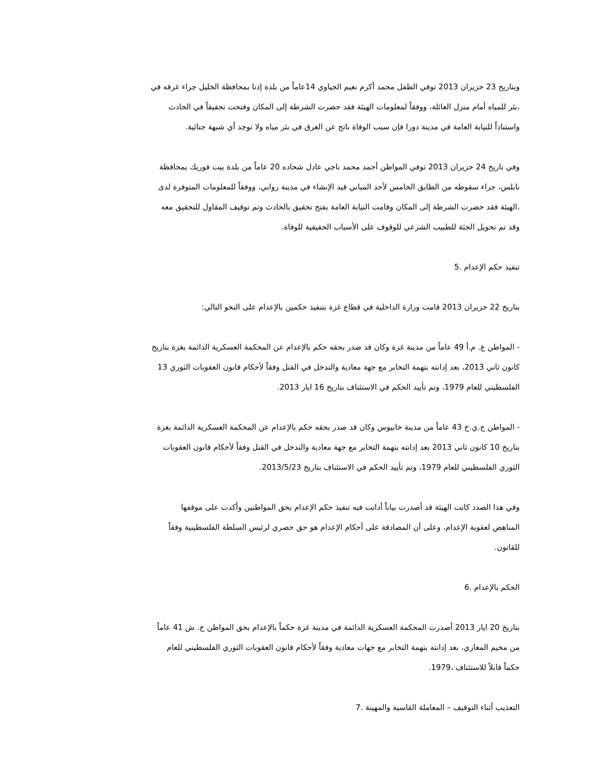وبتاريخ 23 حزيران 2013 توفي الطفل محمد أكرم نعيم الجياوي 14عاماً من بلدة إذنا بمحافظة الخليل جراء غرقه في
بئر للمياه أمام منزل العائلة، ووفقاً لمعلومات الهيئة فقد حضرت الشرطة إلى المكان وفتحت تحقيقاً في الحادث،
.واستناداً للنيابة العامة في مدينة دورا فإن سبب الوفاة ناتج عن الغرق في بئر مياه ولا توجد أي شبهة جنائية
وفي تاريخ 24 حزيران 2013 توفي المواطن أحمد محمد ناجي عادل شحاده 20 عاماً من بلدة بيت فوريك بمحافظة
نابلس، جراء سقوطه من الطابق الخامس لأحد المباني قيد الإنشاء في مدينة روابي، ووفقاً للمعلومات المتوفرة لدى
الهيئة فقد حضرت الشرطة إلى المكان وقامت النيابة العامة بفتح تحقيق بالحادث وتم توقيف المقاول للتحقيق معه،
.وقد تم تحويل الجثة للطبيب الشرعي للوقوف على الأسباب الحقيقية للوفاة
تنفيذ حكم الإعدام .5
:بتاريخ 22 حزيران 2013 قامت وزارة الداخلية في قطاع غزة بتنفيذ حكمين بالإعدام على النحو التالي
المواطن ع. م.أ 49 عاماً من مدينة غزة وكان قد صدر بحقه حكم بالإعدام عن المحكمة العسكرية الدائمة بغزة بتاريخ -
13 كانون ثاني 2013، بعد إدانته بتهمة التخابر مع جهة معادية والتدخل في القتل وفقاً لأحكام قانون العقوبات الثوري
.الفلسطيني للعام 1979، وتم تأييد الحكم في الاستئناف بتاريخ 16 ايار 2013
المواطن ح.ي.خ 43 عاماً من مدينة خانيوس وكان قد صدر بحقه حكم بالإعدام عن المحكمة العسكرية الدائمة بغزة -
بتاريخ 10 كانون ثاني 2013 بعد إدانته بتهمة التخابر مع جهة معادية والتدخل في القتل وفقاً لأحكام قانون العقوبات
.الثوري الفلسطيني للعام 1979، وتم تأييد الحكم في الاستئناف بتاريخ 2013/5/23
وفي هذا الصدد كانت الهيئة قد أصدرت بياناً أدانت فيه تنفيذ حكم الإعدام بحق المواطنين وأكدت على موقفها
المناهض لعقوبة الإعدام، وعلى أن المصادقة على أحكام الإعدام هو حق حصري لرئيس السلطة الفلسطينية وفقاً
.للقانون
الحكم بالإعدام .6
بتاريخ 20 ايار 2013 أصدرت المحكمة العسكرية الدائمة في مدينة غزة حكماً بالإعدام بحق المواطن خ. ش 41 عاماً
من مخيم المغازي، بعد إدانته بتهمة التخابر مع جهات معادية وفقاً لأحكام قانون العقوبات الثوري الفلسطيني للعام
.1979، حكماً قابلاً للاستئناف
التعذيب أثناء التوقيف – المعاملة القاسية والمهينة .7